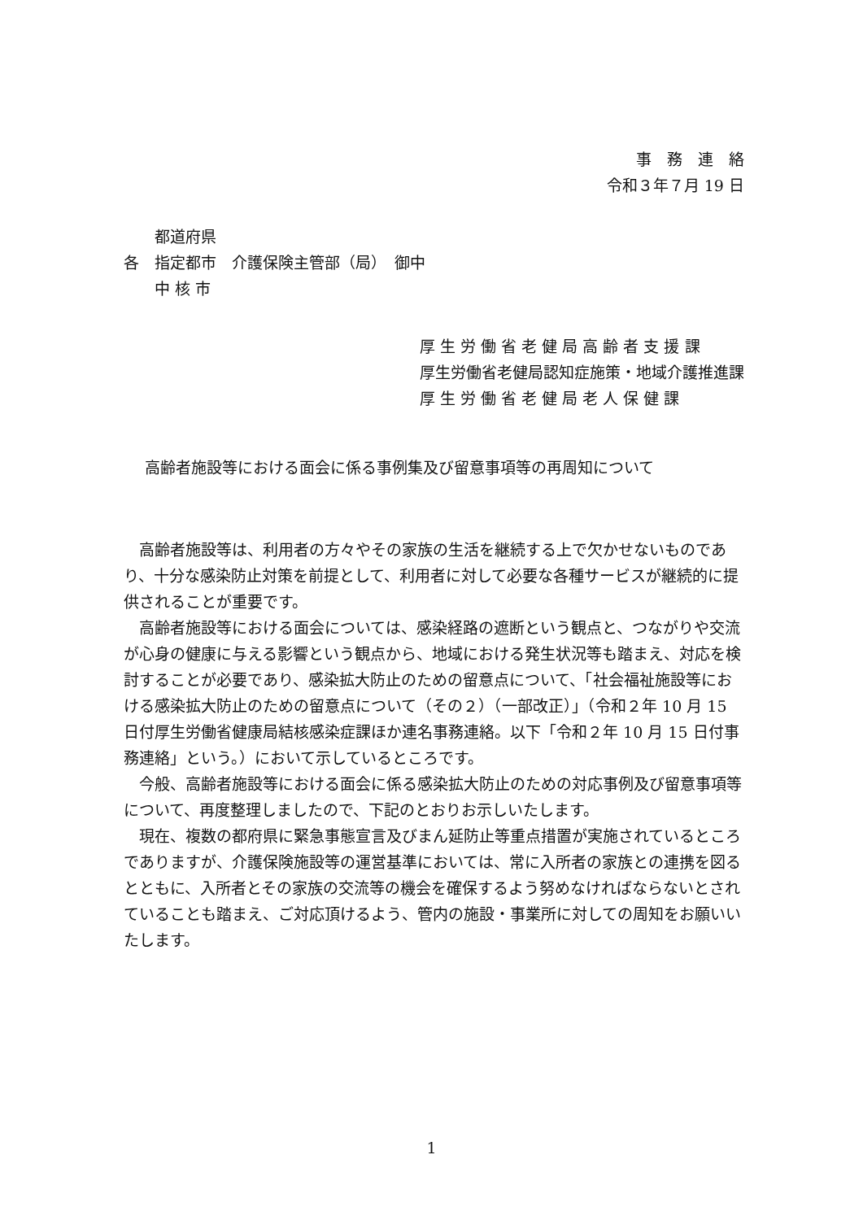事　務　連　絡
令和３年７月 19 日
　　都道府県
各　指定都市　介護保険主管部（局）　御中
　　中 核 市
厚 生 労 働 省 老 健 局 高 齢 者 支 援 課
厚生労働省老健局認知症施策・地域介護推進課
厚 生 労 働 省 老 健 局 老 人 保 健 課
高齢者施設等における面会に係る事例集及び留意事項等の再周知について
高齢者施設等は、利用者の方々やその家族の生活を継続する上で欠かせないものであり、十分な感染防止対策を前提として、利用者に対して必要な各種サービスが継続的に提供されることが重要です。
高齢者施設等における面会については、感染経路の遮断という観点と、つながりや交流が心身の健康に与える影響という観点から、地域における発生状況等も踏まえ、対応を検討することが必要であり、感染拡大防止のための留意点について、「社会福祉施設等における感染拡大防止のための留意点について（その２）（一部改正）」（令和２年 10 月 15 日付厚生労働省健康局結核感染症課ほか連名事務連絡。以下「令和２年 10 月 15 日付事務連絡」という。）において示しているところです。
今般、高齢者施設等における面会に係る感染拡大防止のための対応事例及び留意事項等について、再度整理しましたので、下記のとおりお示しいたします。
現在、複数の都府県に緊急事態宣言及びまん延防止等重点措置が実施されているところでありますが、介護保険施設等の運営基準においては、常に入所者の家族との連携を図るとともに、入所者とその家族の交流等の機会を確保するよう努めなければならないとされていることも踏まえ、ご対応頂けるよう、管内の施設・事業所に対しての周知をお願いいたします。
1